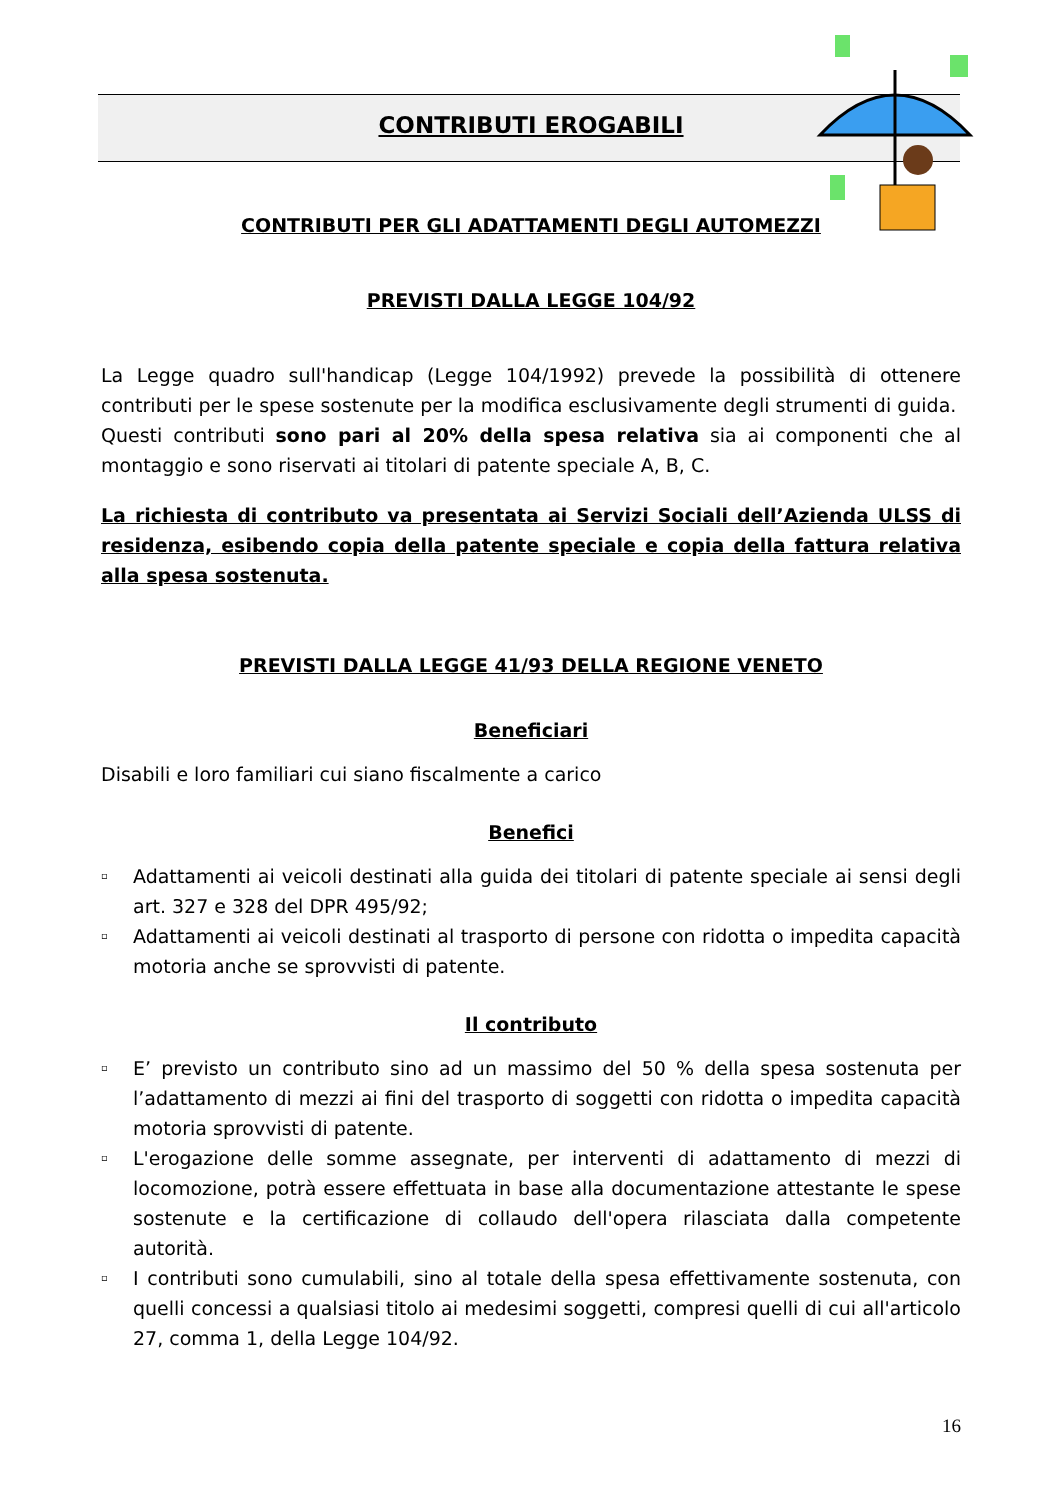CONTRIBUTI EROGABILI
CONTRIBUTI PER GLI ADATTAMENTI DEGLI AUTOMEZZI
PREVISTI DALLA LEGGE 104/92
La Legge quadro sull'handicap (Legge 104/1992) prevede la possibilità di ottenere contributi per le spese sostenute per la modifica esclusivamente degli strumenti di guida.
Questi contributi sono pari al 20% della spesa relativa sia ai componenti che al montaggio e sono riservati ai titolari di patente speciale A, B, C.
La richiesta di contributo va presentata ai Servizi Sociali dell’Azienda ULSS di residenza, esibendo copia della patente speciale e copia della fattura relativa alla spesa sostenuta.
PREVISTI DALLA LEGGE 41/93 DELLA REGIONE VENETO
Beneficiari
Disabili e loro familiari cui siano fiscalmente a carico
Benefici
▫ Adattamenti ai veicoli destinati alla guida dei titolari di patente speciale ai sensi degli art. 327 e 328 del DPR 495/92;
▫ Adattamenti ai veicoli destinati al trasporto di persone con ridotta o impedita capacità motoria anche se sprovvisti di patente.
Il contributo
▫ E’ previsto un contributo sino ad un massimo del 50 % della spesa sostenuta per l’adattamento di mezzi ai fini del trasporto di soggetti con ridotta o impedita capacità motoria sprovvisti di patente.
▫ L'erogazione delle somme assegnate, per interventi di adattamento di mezzi di locomozione, potrà essere effettuata in base alla documentazione attestante le spese sostenute e la certificazione di collaudo dell'opera rilasciata dalla competente autorità.
▫ I contributi sono cumulabili, sino al totale della spesa effettivamente sostenuta, con quelli concessi a qualsiasi titolo ai medesimi soggetti, compresi quelli di cui all'articolo 27, comma 1, della Legge 104/92.
16